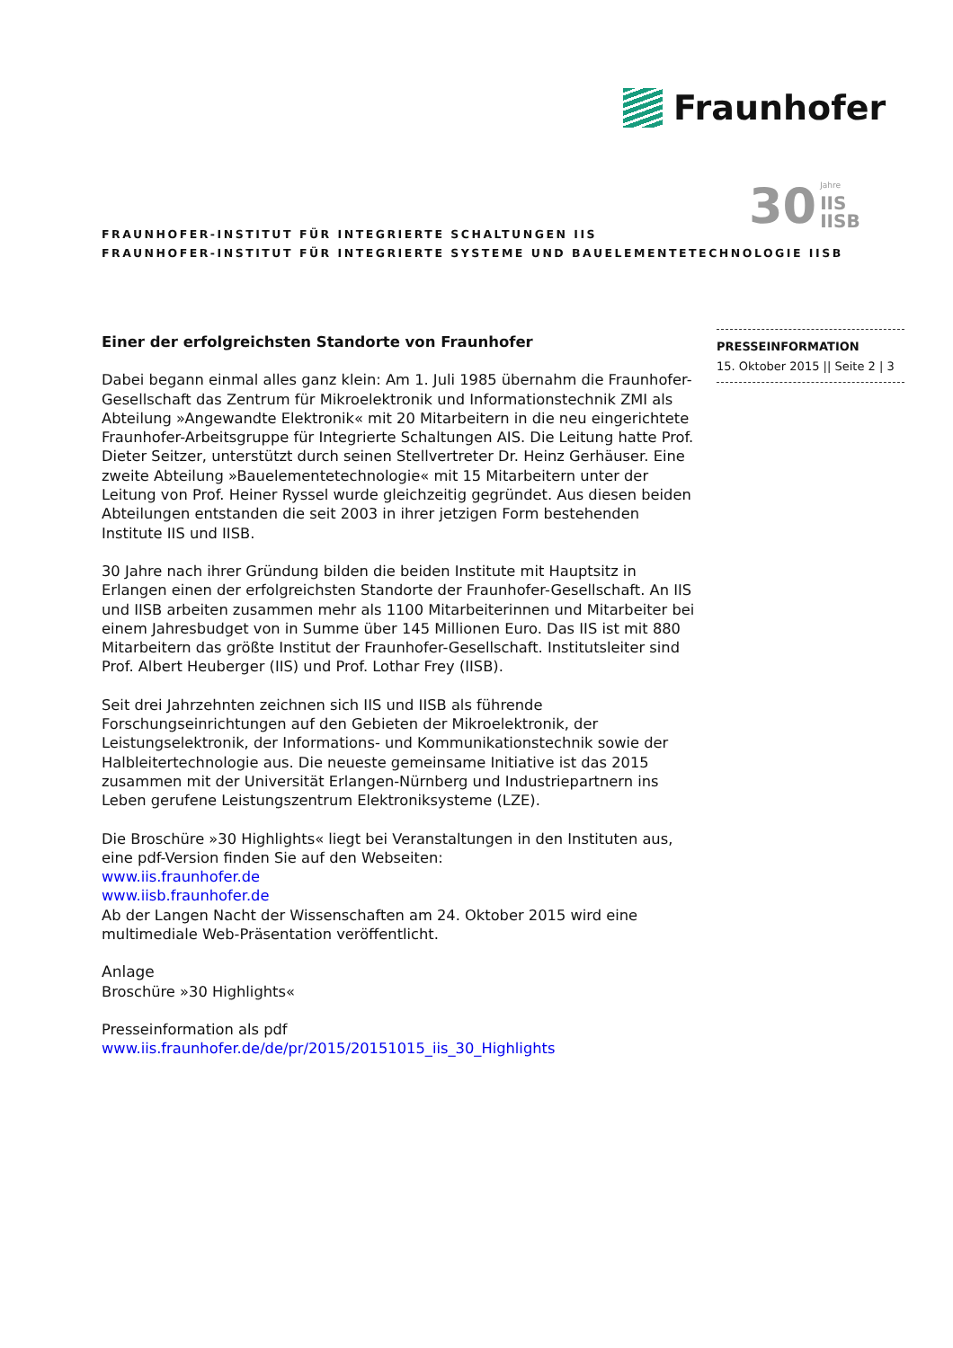Fraunhofer
30
Jahre
IIS
IISB
FRAUNHOFER-INSTITUT FÜR INTEGRIERTE SCHALTUNGEN IIS
FRAUNHOFER-INSTITUT FÜR INTEGRIERTE SYSTEME UND BAUELEMENTETECHNOLOGIE IISB
PRESSEINFORMATION
15. Oktober 2015 || Seite 2 | 3
Einer der erfolgreichsten Standorte von Fraunhofer
Dabei begann einmal alles ganz klein: Am 1. Juli 1985 übernahm die Fraunhofer-Gesellschaft das Zentrum für Mikroelektronik und Informationstechnik ZMI als Abteilung »Angewandte Elektronik« mit 20 Mitarbeitern in die neu eingerichtete Fraunhofer-Arbeitsgruppe für Integrierte Schaltungen AIS. Die Leitung hatte Prof. Dieter Seitzer, unterstützt durch seinen Stellvertreter Dr. Heinz Gerhäuser. Eine zweite Abteilung »Bauelementetechnologie« mit 15 Mitarbeitern unter der Leitung von Prof. Heiner Ryssel wurde gleichzeitig gegründet. Aus diesen beiden Abteilungen entstanden die seit 2003 in ihrer jetzigen Form bestehenden Institute IIS und IISB.
30 Jahre nach ihrer Gründung bilden die beiden Institute mit Hauptsitz in Erlangen einen der erfolgreichsten Standorte der Fraunhofer-Gesellschaft. An IIS und IISB arbeiten zusammen mehr als 1100 Mitarbeiterinnen und Mitarbeiter bei einem Jahresbudget von in Summe über 145 Millionen Euro. Das IIS ist mit 880 Mitarbeitern das größte Institut der Fraunhofer-Gesellschaft. Institutsleiter sind Prof. Albert Heuberger (IIS) und Prof. Lothar Frey (IISB).
Seit drei Jahrzehnten zeichnen sich IIS und IISB als führende Forschungseinrichtungen auf den Gebieten der Mikroelektronik, der Leistungselektronik, der Informations- und Kommunikationstechnik sowie der Halbleitertechnologie aus. Die neueste gemeinsame Initiative ist das 2015 zusammen mit der Universität Erlangen-Nürnberg und Industriepartnern ins Leben gerufene Leistungszentrum Elektroniksysteme (LZE).
Die Broschüre »30 Highlights« liegt bei Veranstaltungen in den Instituten aus, eine pdf-Version finden Sie auf den Webseiten:
www.iis.fraunhofer.de
www.iisb.fraunhofer.de
Ab der Langen Nacht der Wissenschaften am 24. Oktober 2015 wird eine multimediale Web-Präsentation veröffentlicht.
Anlage
Broschüre »30 Highlights«
Presseinformation als pdf
www.iis.fraunhofer.de/de/pr/2015/20151015_iis_30_Highlights